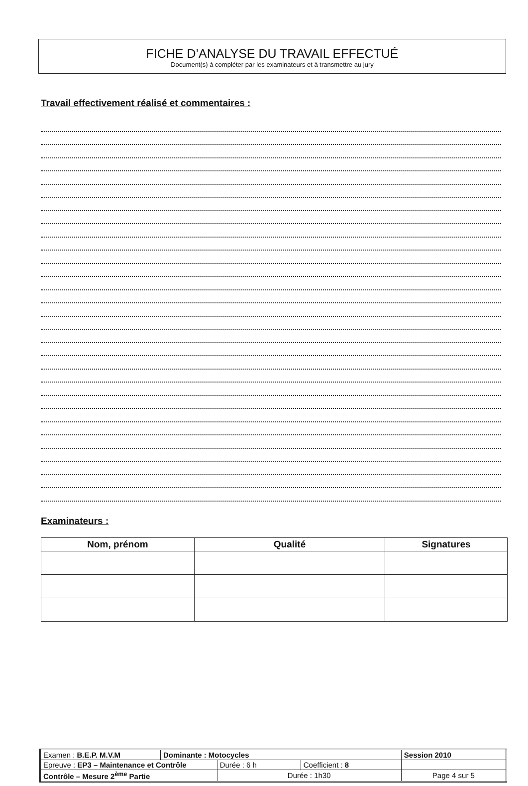FICHE D’ANALYSE DU TRAVAIL EFFECTUÉ
Document(s) à compléter par les examinateurs et à transmettre au jury
Travail effectivement réalisé et commentaires :
Examinateurs :
| Nom, prénom | Qualité | Signatures |
| --- | --- | --- |
| Examen : B.E.P. M.V.M | Dominante : Motocycles | | | Session 2010 |
| Epreuve : EP3 – Maintenance et Contrôle | | Durée : 6 h | Coefficient : 8 | |
| Contrôle – Mesure 2<sup>ème</sup> Partie | | Durée : 1h30 | | Page 4 sur 5 |